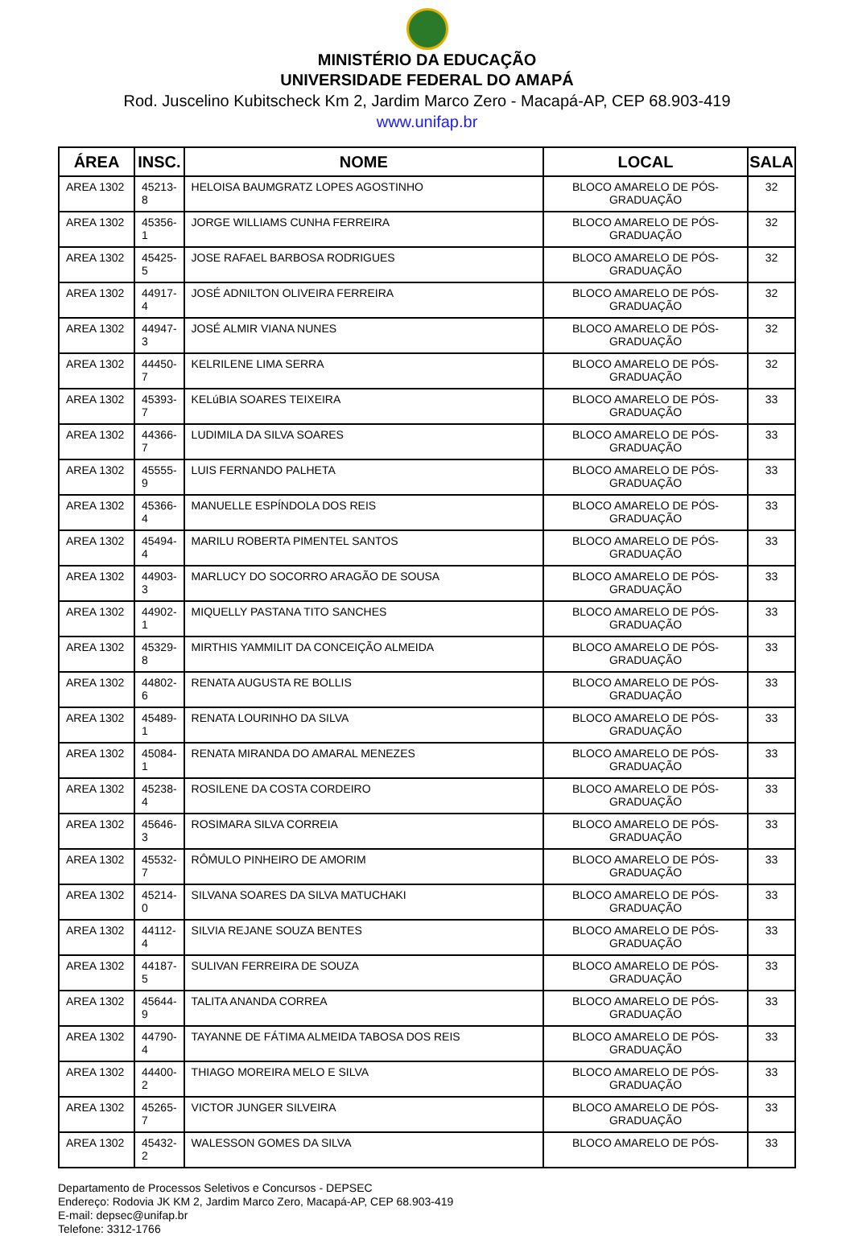MINISTÉRIO DA EDUCAÇÃO
UNIVERSIDADE FEDERAL DO AMAPÁ
Rod. Juscelino Kubitscheck Km 2, Jardim Marco Zero - Macapá-AP, CEP 68.903-419
www.unifap.br
| ÁREA | INSC. | NOME | LOCAL | SALA |
| --- | --- | --- | --- | --- |
| AREA 1302 | 45213-8 | HELOISA BAUMGRATZ LOPES AGOSTINHO | BLOCO AMARELO DE PÓS-GRADUAÇÃO | 32 |
| AREA 1302 | 45356-1 | JORGE WILLIAMS CUNHA FERREIRA | BLOCO AMARELO DE PÓS-GRADUAÇÃO | 32 |
| AREA 1302 | 45425-5 | JOSE RAFAEL BARBOSA RODRIGUES | BLOCO AMARELO DE PÓS-GRADUAÇÃO | 32 |
| AREA 1302 | 44917-4 | JOSÉ ADNILTON OLIVEIRA FERREIRA | BLOCO AMARELO DE PÓS-GRADUAÇÃO | 32 |
| AREA 1302 | 44947-3 | JOSÉ ALMIR VIANA NUNES | BLOCO AMARELO DE PÓS-GRADUAÇÃO | 32 |
| AREA 1302 | 44450-7 | KELRILENE LIMA SERRA | BLOCO AMARELO DE PÓS-GRADUAÇÃO | 32 |
| AREA 1302 | 45393-7 | KELúBIA SOARES TEIXEIRA | BLOCO AMARELO DE PÓS-GRADUAÇÃO | 33 |
| AREA 1302 | 44366-7 | LUDIMILA DA SILVA SOARES | BLOCO AMARELO DE PÓS-GRADUAÇÃO | 33 |
| AREA 1302 | 45555-9 | LUIS FERNANDO PALHETA | BLOCO AMARELO DE PÓS-GRADUAÇÃO | 33 |
| AREA 1302 | 45366-4 | MANUELLE ESPÍNDOLA DOS REIS | BLOCO AMARELO DE PÓS-GRADUAÇÃO | 33 |
| AREA 1302 | 45494-4 | MARILU ROBERTA PIMENTEL SANTOS | BLOCO AMARELO DE PÓS-GRADUAÇÃO | 33 |
| AREA 1302 | 44903-3 | MARLUCY DO SOCORRO ARAGÃO DE SOUSA | BLOCO AMARELO DE PÓS-GRADUAÇÃO | 33 |
| AREA 1302 | 44902-1 | MIQUELLY PASTANA TITO SANCHES | BLOCO AMARELO DE PÓS-GRADUAÇÃO | 33 |
| AREA 1302 | 45329-8 | MIRTHIS YAMMILIT DA CONCEIÇÃO ALMEIDA | BLOCO AMARELO DE PÓS-GRADUAÇÃO | 33 |
| AREA 1302 | 44802-6 | RENATA AUGUSTA RE BOLLIS | BLOCO AMARELO DE PÓS-GRADUAÇÃO | 33 |
| AREA 1302 | 45489-1 | RENATA LOURINHO DA SILVA | BLOCO AMARELO DE PÓS-GRADUAÇÃO | 33 |
| AREA 1302 | 45084-1 | RENATA MIRANDA DO AMARAL MENEZES | BLOCO AMARELO DE PÓS-GRADUAÇÃO | 33 |
| AREA 1302 | 45238-4 | ROSILENE DA COSTA CORDEIRO | BLOCO AMARELO DE PÓS-GRADUAÇÃO | 33 |
| AREA 1302 | 45646-3 | ROSIMARA SILVA CORREIA | BLOCO AMARELO DE PÓS-GRADUAÇÃO | 33 |
| AREA 1302 | 45532-7 | RÔMULO PINHEIRO DE AMORIM | BLOCO AMARELO DE PÓS-GRADUAÇÃO | 33 |
| AREA 1302 | 45214-0 | SILVANA SOARES DA SILVA MATUCHAKI | BLOCO AMARELO DE PÓS-GRADUAÇÃO | 33 |
| AREA 1302 | 44112-4 | SILVIA REJANE SOUZA BENTES | BLOCO AMARELO DE PÓS-GRADUAÇÃO | 33 |
| AREA 1302 | 44187-5 | SULIVAN FERREIRA DE SOUZA | BLOCO AMARELO DE PÓS-GRADUAÇÃO | 33 |
| AREA 1302 | 45644-9 | TALITA ANANDA CORREA | BLOCO AMARELO DE PÓS-GRADUAÇÃO | 33 |
| AREA 1302 | 44790-4 | TAYANNE DE FÁTIMA ALMEIDA TABOSA DOS REIS | BLOCO AMARELO DE PÓS-GRADUAÇÃO | 33 |
| AREA 1302 | 44400-2 | THIAGO MOREIRA MELO E SILVA | BLOCO AMARELO DE PÓS-GRADUAÇÃO | 33 |
| AREA 1302 | 45265-7 | VICTOR JUNGER SILVEIRA | BLOCO AMARELO DE PÓS-GRADUAÇÃO | 33 |
| AREA 1302 | 45432-2 | WALESSON GOMES DA SILVA | BLOCO AMARELO DE PÓS- | 33 |
Departamento de Processos Seletivos e Concursos - DEPSEC
Endereço: Rodovia JK KM 2, Jardim Marco Zero, Macapá-AP, CEP 68.903-419
E-mail: depsec@unifap.br
Telefone: 3312-1766